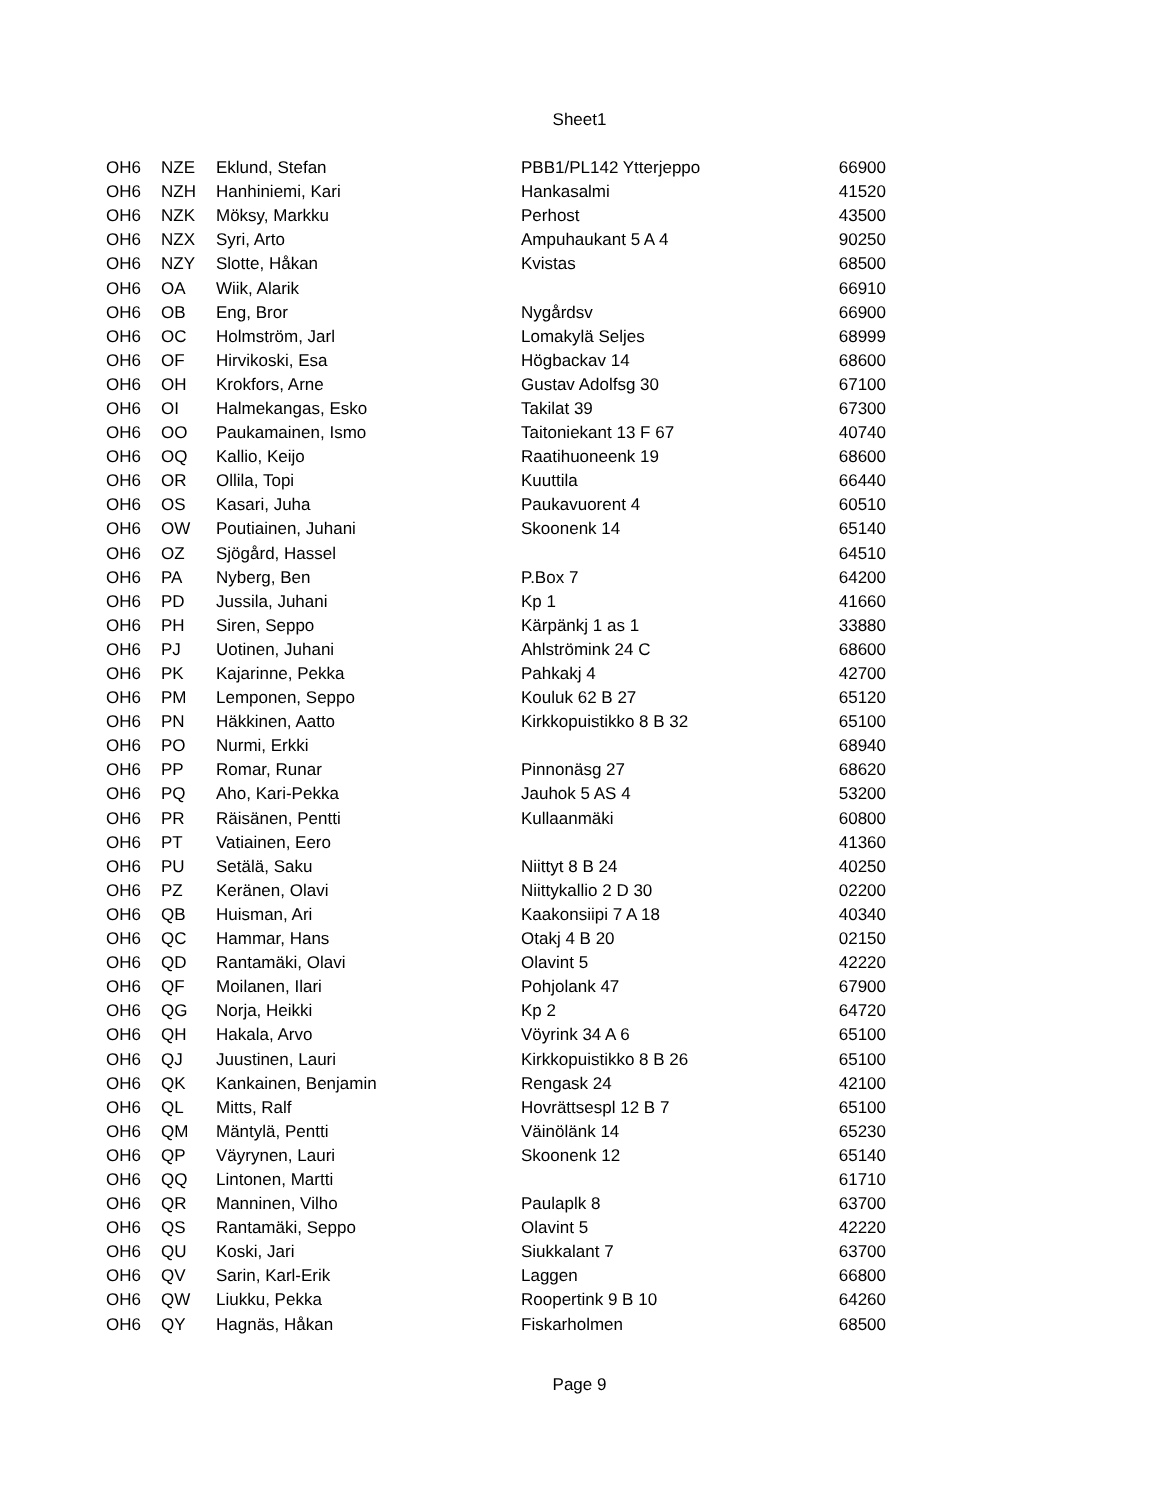Sheet1
| OH6 | NZE | Eklund, Stefan | PBB1/PL142 Ytterjeppo | 66900 |
| OH6 | NZH | Hanhiniemi, Kari | Hankasalmi | 41520 |
| OH6 | NZK | Möksy, Markku | Perhost | 43500 |
| OH6 | NZX | Syri, Arto | Ampuhaukant 5 A 4 | 90250 |
| OH6 | NZY | Slotte, Håkan | Kvistas | 68500 |
| OH6 | OA | Wiik, Alarik | | 66910 |
| OH6 | OB | Eng, Bror | Nygårdsv | 66900 |
| OH6 | OC | Holmström, Jarl | Lomakylä Seljes | 68999 |
| OH6 | OF | Hirvikoski, Esa | Högbackav 14 | 68600 |
| OH6 | OH | Krokfors, Arne | Gustav Adolfsg 30 | 67100 |
| OH6 | OI | Halmekangas, Esko | Takilat 39 | 67300 |
| OH6 | OO | Paukamainen, Ismo | Taitoniekant 13 F 67 | 40740 |
| OH6 | OQ | Kallio, Keijo | Raatihuoneenk 19 | 68600 |
| OH6 | OR | Ollila, Topi | Kuuttila | 66440 |
| OH6 | OS | Kasari, Juha | Paukavuorent 4 | 60510 |
| OH6 | OW | Poutiainen, Juhani | Skoonenk 14 | 65140 |
| OH6 | OZ | Sjögård, Hassel | | 64510 |
| OH6 | PA | Nyberg, Ben | P.Box 7 | 64200 |
| OH6 | PD | Jussila, Juhani | Kp 1 | 41660 |
| OH6 | PH | Siren, Seppo | Kärpänkj 1 as 1 | 33880 |
| OH6 | PJ | Uotinen, Juhani | Ahlströmink 24 C | 68600 |
| OH6 | PK | Kajarinne, Pekka | Pahkakj 4 | 42700 |
| OH6 | PM | Lemponen, Seppo | Kouluk 62 B 27 | 65120 |
| OH6 | PN | Häkkinen, Aatto | Kirkkopuistikko 8 B 32 | 65100 |
| OH6 | PO | Nurmi, Erkki | | 68940 |
| OH6 | PP | Romar, Runar | Pinnonäsg 27 | 68620 |
| OH6 | PQ | Aho, Kari-Pekka | Jauhok 5 AS 4 | 53200 |
| OH6 | PR | Räisänen, Pentti | Kullaanmäki | 60800 |
| OH6 | PT | Vatiainen, Eero | | 41360 |
| OH6 | PU | Setälä, Saku | Niittyt 8 B 24 | 40250 |
| OH6 | PZ | Keränen, Olavi | Niittykallio 2 D 30 | 02200 |
| OH6 | QB | Huisman, Ari | Kaakonsiipi 7 A 18 | 40340 |
| OH6 | QC | Hammar, Hans | Otakj 4 B 20 | 02150 |
| OH6 | QD | Rantamäki, Olavi | Olavint 5 | 42220 |
| OH6 | QF | Moilanen, Ilari | Pohjolank 47 | 67900 |
| OH6 | QG | Norja, Heikki | Kp 2 | 64720 |
| OH6 | QH | Hakala, Arvo | Vöyrink 34 A 6 | 65100 |
| OH6 | QJ | Juustinen, Lauri | Kirkkopuistikko 8 B 26 | 65100 |
| OH6 | QK | Kankainen, Benjamin | Rengask 24 | 42100 |
| OH6 | QL | Mitts, Ralf | Hovrättsespl 12 B 7 | 65100 |
| OH6 | QM | Mäntylä, Pentti | Väinölänk 14 | 65230 |
| OH6 | QP | Väyrynen, Lauri | Skoonenk 12 | 65140 |
| OH6 | QQ | Lintonen, Martti | | 61710 |
| OH6 | QR | Manninen, Vilho | Paulaplk 8 | 63700 |
| OH6 | QS | Rantamäki, Seppo | Olavint 5 | 42220 |
| OH6 | QU | Koski, Jari | Siukkalant 7 | 63700 |
| OH6 | QV | Sarin, Karl-Erik | Laggen | 66800 |
| OH6 | QW | Liukku, Pekka | Roopertink 9 B 10 | 64260 |
| OH6 | QY | Hagnäs, Håkan | Fiskarholmen | 68500 |
Page 9